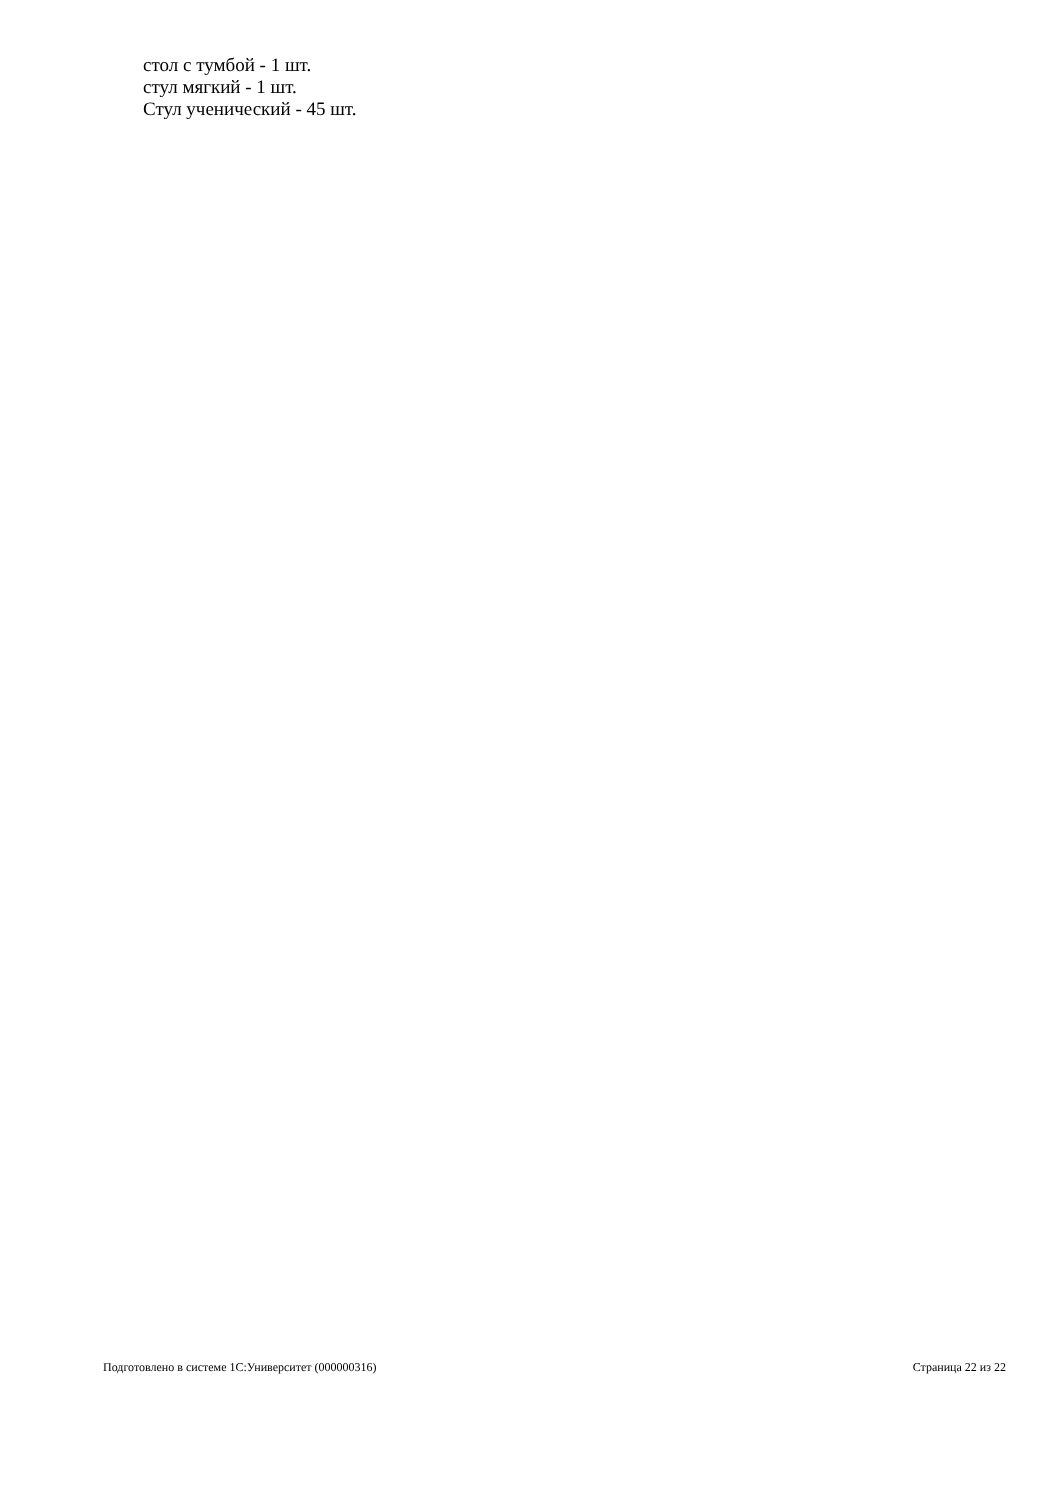стол с тумбой - 1 шт.
стул мягкий - 1 шт.
Стул ученический - 45 шт.
Подготовлено в системе 1С:Университет (000000316) Страница 22 из 22